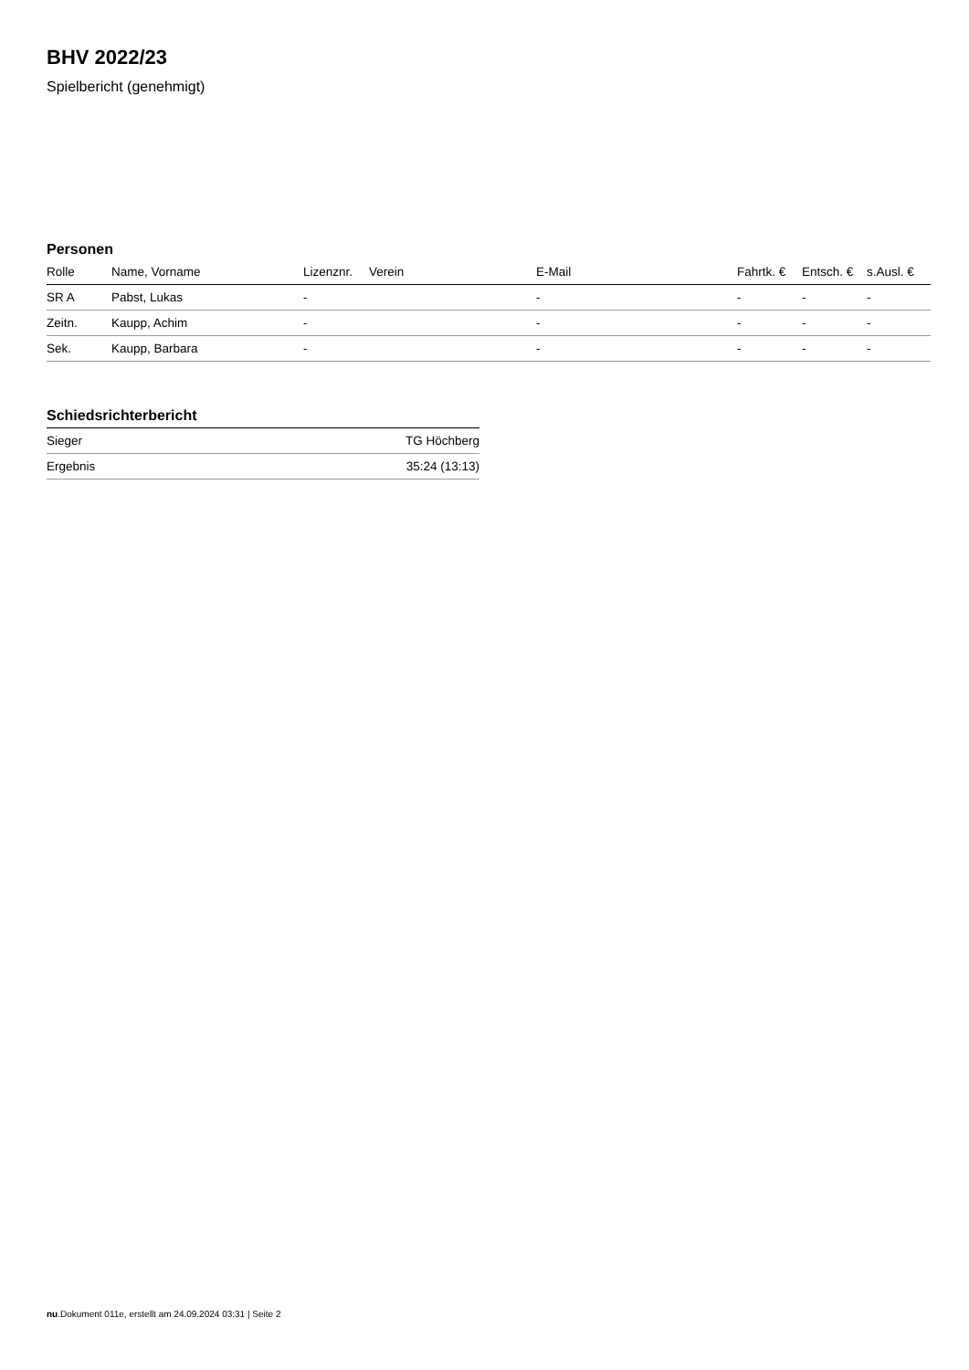BHV 2022/23
Spielbericht (genehmigt)
Personen
| Rolle | Name, Vorname | Lizenznr. | Verein | E-Mail | Fahrtk. € | Entsch. € | s.Ausl. € |
| --- | --- | --- | --- | --- | --- | --- | --- |
| SR A | Pabst, Lukas | - | | - | - | - | - |
| Zeitn. | Kaupp, Achim | - | | - | - | - | - |
| Sek. | Kaupp, Barbara | - | | - | - | - | - |
Schiedsrichterbericht
| Sieger | TG Höchberg |
| Ergebnis | 35:24 (13:13) |
nu.Dokument 011e, erstellt am 24.09.2024 03:31 | Seite 2